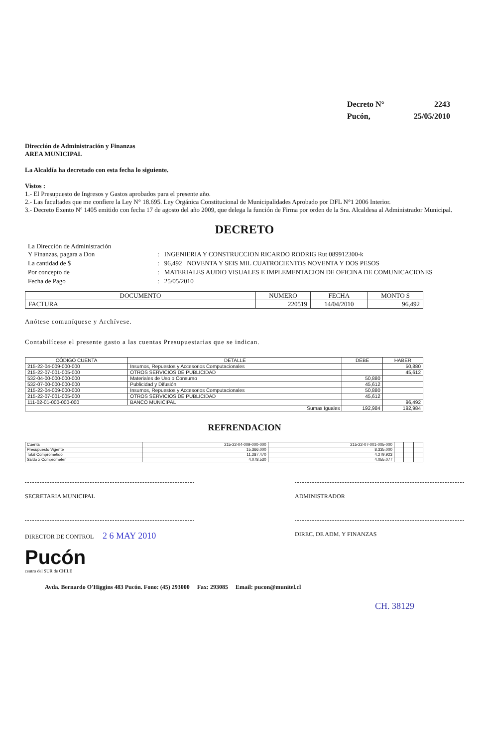| Decreto N° | 2243 |
| Pucón, | 25/05/2010 |
Dirección de Administración y Finanzas
AREA MUNICIPAL
La Alcaldía ha decretado con esta fecha lo siguiente.
Vistos :
1.- El Presupuesto de Ingresos y Gastos aprobados para el presente año.
2.- Las facultades que me confiere la Ley N° 18.695. Ley Orgánica Constitucional de Municipalidades Aprobado por DFL N°1 2006 Interior.
3.- Decreto Exento Nº 1405 emitido con fecha 17 de agosto del año 2009, que delega la función de Firma por orden de la Sra. Alcaldesa al Administrador Municipal.
DECRETO
| La Dirección de Administración Y Finanzas, pagara a Don | : | INGENIERIA Y CONSTRUCCION RICARDO RODRIG Rut 089912300-k |
| La cantidad de $ | : | 96,492 NOVENTA Y SEIS MIL CUATROCIENTOS NOVENTA Y DOS PESOS |
| Por concepto de | : | MATERIALES AUDIO VISUALES E IMPLEMENTACION DE OFICINA DE COMUNICACIONES |
| Fecha de Pago | : | 25/05/2010 |
| DOCUMENTO | NUMERO | FECHA | MONTO $ |
| FACTURA | 220519 | 14/04/2010 | 96,492 |
Anótese comuníquese y Archívese.
Contabilícese el presente gasto a las cuentas Presupuestarias que se indican.
| CÓDIGO CUENTA | DETALLE | DEBE | HABER |
| --- | --- | --- | --- |
| 215-22-04-009-000-000 | Insumos, Repuestos y Accesorios Computacionales | | 50,880 |
| 215-22-07-001-005-000 | OTROS SERVICIOS DE PUBLICIDAD | | 45,612 |
| 532-04-00-000-000-000 | Materiales de Uso o Consumo | 50,880 | |
| 532-07-00-000-000-000 | Publicidad y Difusión | 45,612 | |
| 215-22-04-009-000-000 | Insumos, Repuestos y Accesorios Computacionales | 50,880 | |
| 215-22-07-001-005-000 | OTROS SERVICIOS DE PUBLICIDAD | 45,612 | |
| 111-02-01-000-000-000 | BANCO MUNICIPAL | | 96,492 |
| Sumas Iguales | | 192,984 | 192,984 |
REFRENDACION
| Cuenta | 215-22-04-009-000-000 | 215-22-07-001-005-000 | | | |
| Presupuesto Vigente | 15,366,000 | 8,335,000 | | | |
| Total Comprometido | 11,287,470 | 4,279,923 | | | |
| Saldo x Comprometer | 4,078,530 | 4,055,077 | | | |
SECRETARIA MUNICIPAL ADMINISTRADOR
DIRECTOR DE CONTROL 2 6 MAY 2010
DIREC. DE ADM. Y FINANZAS
Pucón
centro del SUR de CHILE
Avda. Bernardo O'Higgins 483 Pucón. Fono: (45) 293000 Fax: 293085 Email: pucon@munitel.cl
CH. 38129